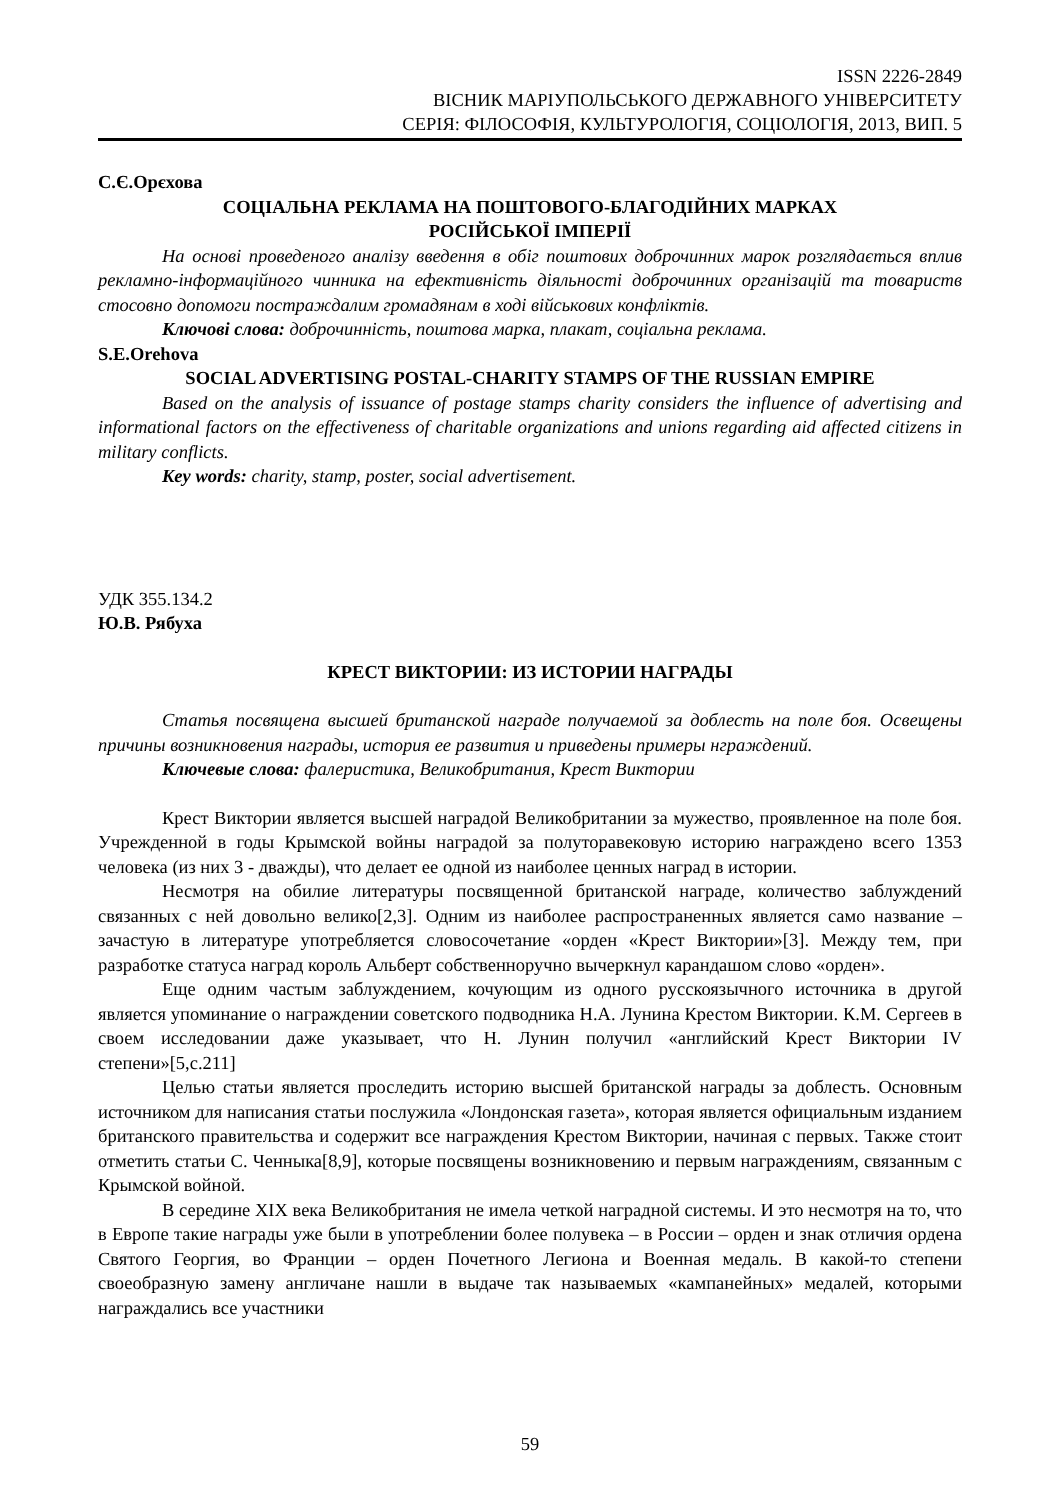ISSN 2226-2849
ВІСНИК МАРІУПОЛЬСЬКОГО ДЕРЖАВНОГО УНІВЕРСИТЕТУ
СЕРІЯ: ФІЛОСОФІЯ, КУЛЬТУРОЛОГІЯ, СОЦІОЛОГІЯ, 2013, ВИП. 5
С.Є.Орєхова
СОЦІАЛЬНА РЕКЛАМА НА ПОШТОВОГО-БЛАГОДІЙНИХ МАРКАХ
РОСІЙСЬКОЇ ІМПЕРІЇ
На основі проведеного аналізу введення в обіг поштових доброчинних марок розглядається вплив рекламно-інформаційного чинника на ефективність діяльності доброчинних організацій та товариств стосовно допомоги постраждалим громадянам в ході військових конфліктів.
Ключові слова: доброчинність, поштова марка, плакат, соціальна реклама.
S.E.Orehova
SOCIAL ADVERTISING POSTAL-CHARITY STAMPS OF THE RUSSIAN EMPIRE
Based on the analysis of issuance of postage stamps charity considers the influence of advertising and informational factors on the effectiveness of charitable organizations and unions regarding aid affected citizens in military conflicts.
Key words: charity, stamp, poster, social advertisement.
УДК 355.134.2
Ю.В. Рябуха
КРЕСТ ВИКТОРИИ: ИЗ ИСТОРИИ НАГРАДЫ
Статья посвящена высшей британской награде получаемой за доблесть на поле боя. Освещены причины возникновения награды, история ее развития и приведены примеры нграждений.
Ключевые слова: фалеристика, Великобритания, Крест Виктории
Крест Виктории является высшей наградой Великобритании за мужество, проявленное на поле боя. Учрежденной в годы Крымской войны наградой за полуторавековую историю награждено всего 1353 человека (из них 3 - дважды), что делает ее одной из наиболее ценных наград в истории.
Несмотря на обилие литературы посвященной британской награде, количество заблуждений связанных с ней довольно велико[2,3]. Одним из наиболее распространенных является само название – зачастую в литературе употребляется словосочетание «орден «Крест Виктории»[3]. Между тем, при разработке статуса наград король Альберт собственноручно вычеркнул карандашом слово «орден».
Еще одним частым заблуждением, кочующим из одного русскоязычного источника в другой является упоминание о награждении советского подводника Н.А. Лунина Крестом Виктории. К.М. Сергеев в своем исследовании даже указывает, что Н. Лунин получил «английский Крест Виктории IV степени»[5,с.211]
Целью статьи является проследить историю высшей британской награды за доблесть. Основным источником для написания статьи послужила «Лондонская газета», которая является официальным изданием британского правительства и содержит все награждения Крестом Виктории, начиная с первых. Также стоит отметить статьи С. Ченныка[8,9], которые посвящены возникновению и первым награждениям, связанным с Крымской войной.
В середине XIX века Великобритания не имела четкой наградной системы. И это несмотря на то, что в Европе такие награды уже были в употреблении более полувека – в России – орден и знак отличия ордена Святого Георгия, во Франции – орден Почетного Легиона и Военная медаль. В какой-то степени своеобразную замену англичане нашли в выдаче так называемых «кампанейных» медалей, которыми награждались все участники
59